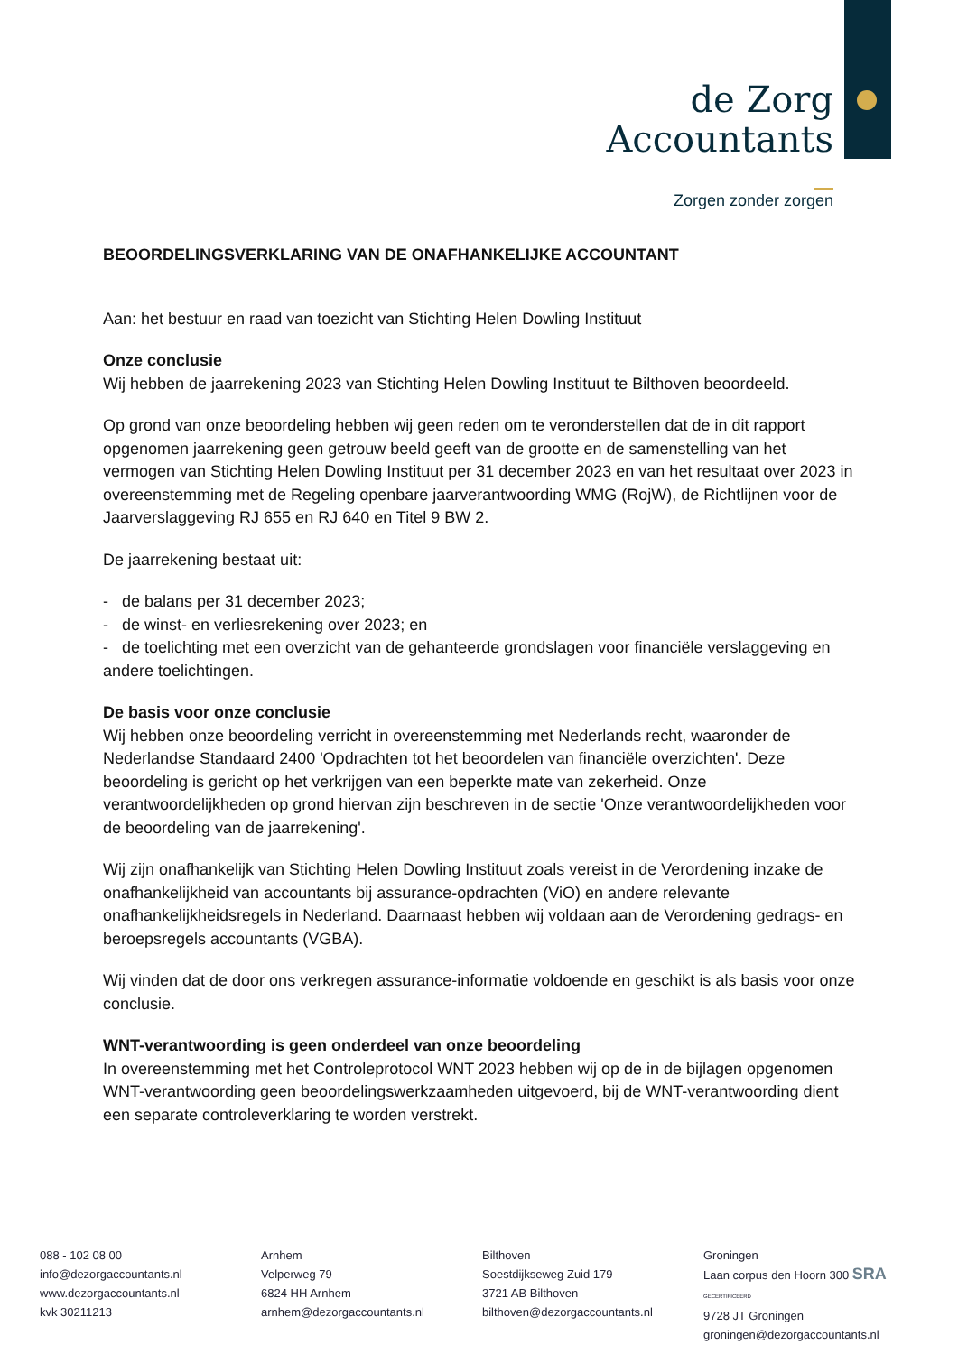de Zorg
Accountants
Zorgen zonder zorgen
BEOORDELINGSVERKLARING VAN DE ONAFHANKELIJKE ACCOUNTANT
Aan: het bestuur en raad van toezicht van Stichting Helen Dowling Instituut
Onze conclusie
Wij hebben de jaarrekening 2023 van Stichting Helen Dowling Instituut te Bilthoven beoordeeld.
Op grond van onze beoordeling hebben wij geen reden om te veronderstellen dat de in dit rapport opgenomen jaarrekening geen getrouw beeld geeft van de grootte en de samenstelling van het vermogen van Stichting Helen Dowling Instituut per 31 december 2023 en van het resultaat over 2023 in overeenstemming met de Regeling openbare jaarverantwoording WMG (RojW), de Richtlijnen voor de Jaarverslaggeving RJ 655 en RJ 640 en Titel 9 BW 2.
De jaarrekening bestaat uit:
- de balans per 31 december 2023;
- de winst- en verliesrekening over 2023; en
- de toelichting met een overzicht van de gehanteerde grondslagen voor financiële verslaggeving en andere toelichtingen.
De basis voor onze conclusie
Wij hebben onze beoordeling verricht in overeenstemming met Nederlands recht, waaronder de Nederlandse Standaard 2400 'Opdrachten tot het beoordelen van financiële overzichten'. Deze beoordeling is gericht op het verkrijgen van een beperkte mate van zekerheid. Onze verantwoordelijkheden op grond hiervan zijn beschreven in de sectie 'Onze verantwoordelijkheden voor de beoordeling van de jaarrekening'.
Wij zijn onafhankelijk van Stichting Helen Dowling Instituut zoals vereist in de Verordening inzake de onafhankelijkheid van accountants bij assurance-opdrachten (ViO) en andere relevante onafhankelijkheidsregels in Nederland. Daarnaast hebben wij voldaan aan de Verordening gedrags- en beroepsregels accountants (VGBA).
Wij vinden dat de door ons verkregen assurance-informatie voldoende en geschikt is als basis voor onze conclusie.
WNT-verantwoording is geen onderdeel van onze beoordeling
In overeenstemming met het Controleprotocol WNT 2023 hebben wij op de in de bijlagen opgenomen WNT-verantwoording geen beoordelingswerkzaamheden uitgevoerd, bij de WNT-verantwoording dient een separate controleverklaring te worden verstrekt.
088 - 102 08 00
info@dezorgaccountants.nl
www.dezorgaccountants.nl
kvk 30211213
Arnhem
Velperweg 79
6824 HH Arnhem
arnhem@dezorgaccountants.nl
Bilthoven
Soestdijkseweg Zuid 179
3721 AB Bilthoven
bilthoven@dezorgaccountants.nl
Groningen
Laan corpus den Hoorn 300 SRA GECERTIFICEERD
9728 JT Groningen
groningen@dezorgaccountants.nl